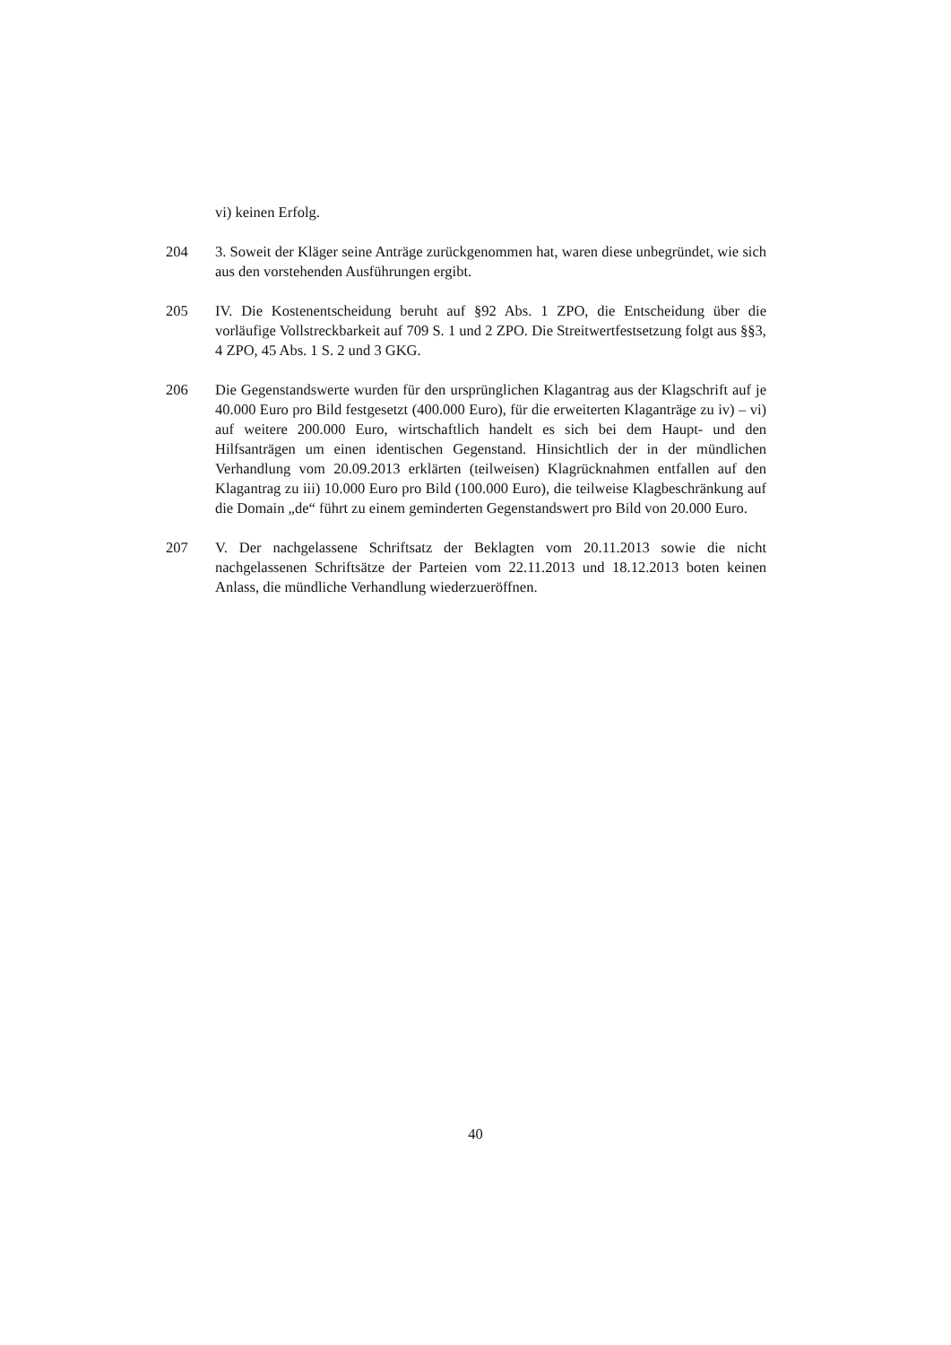vi) keinen Erfolg.
204 3. Soweit der Kläger seine Anträge zurückgenommen hat, waren diese unbegründet, wie sich aus den vorstehenden Ausführungen ergibt.
205 IV. Die Kostenentscheidung beruht auf §92 Abs. 1 ZPO, die Entscheidung über die vorläufige Vollstreckbarkeit auf 709 S. 1 und 2 ZPO. Die Streitwertfestsetzung folgt aus §§3, 4 ZPO, 45 Abs. 1 S. 2 und 3 GKG.
206 Die Gegenstandswerte wurden für den ursprünglichen Klagantrag aus der Klagschrift auf je 40.000 Euro pro Bild festgesetzt (400.000 Euro), für die erweiterten Klaganträge zu iv) – vi) auf weitere 200.000 Euro, wirtschaftlich handelt es sich bei dem Haupt- und den Hilfsanträgen um einen identischen Gegenstand. Hinsichtlich der in der mündlichen Verhandlung vom 20.09.2013 erklärten (teilweisen) Klagrücknahmen entfallen auf den Klagantrag zu iii) 10.000 Euro pro Bild (100.000 Euro), die teilweise Klagbeschränkung auf die Domain „de“ führt zu einem geminderten Gegenstandswert pro Bild von 20.000 Euro.
207 V. Der nachgelassene Schriftsatz der Beklagten vom 20.11.2013 sowie die nicht nachgelassenen Schriftsätze der Parteien vom 22.11.2013 und 18.12.2013 boten keinen Anlass, die mündliche Verhandlung wiederzueröffnen.
40